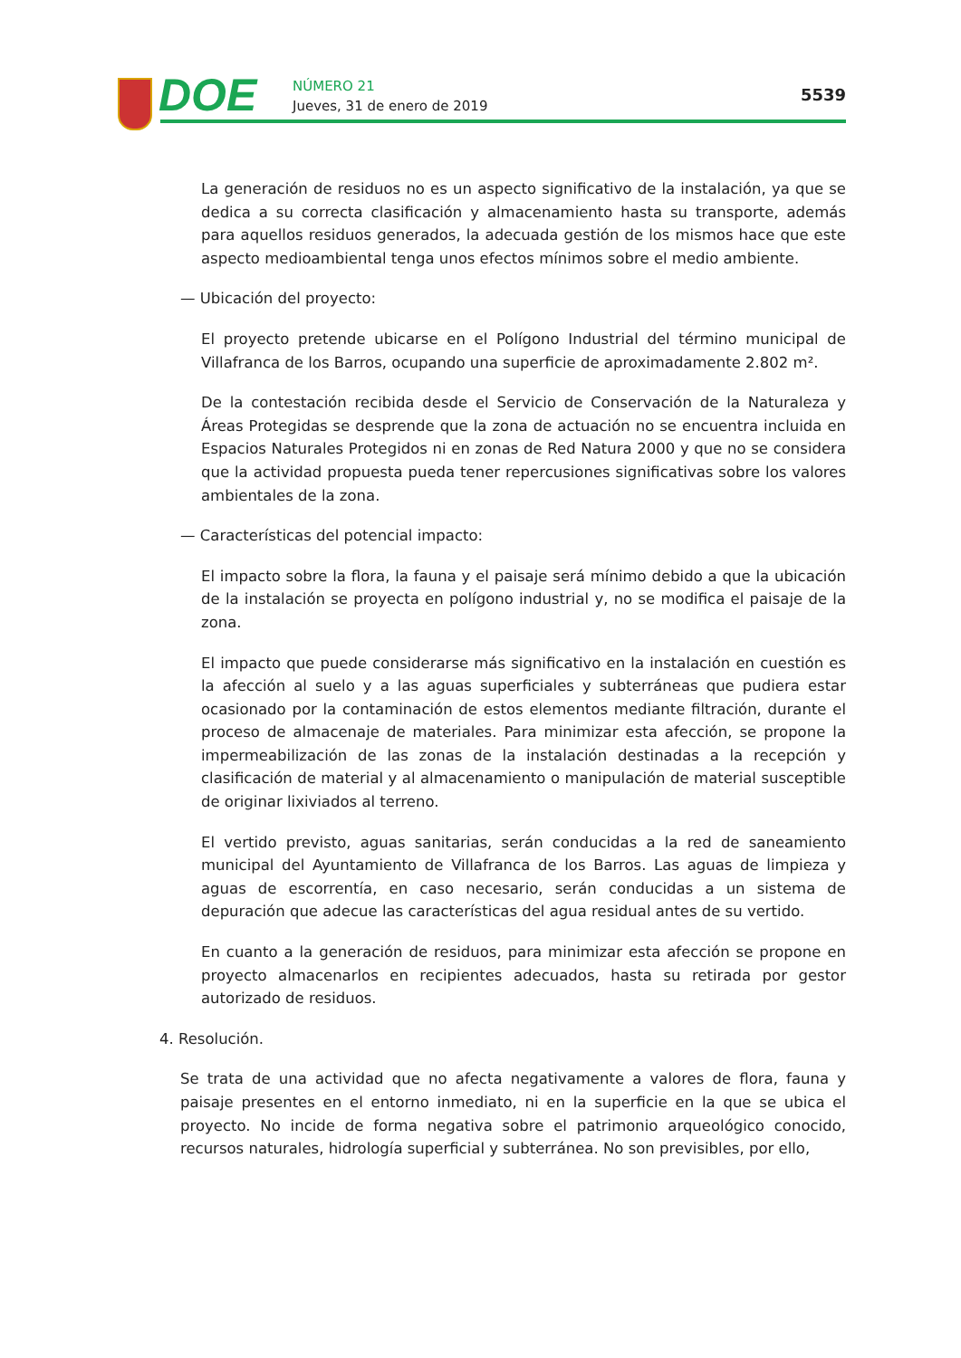DOE NÚMERO 21
Jueves, 31 de enero de 2019
5539
La generación de residuos no es un aspecto significativo de la instalación, ya que se dedica a su correcta clasificación y almacenamiento hasta su transporte, además para aquellos residuos generados, la adecuada gestión de los mismos hace que este aspecto medioambiental tenga unos efectos mínimos sobre el medio ambiente.
— Ubicación del proyecto:
El proyecto pretende ubicarse en el Polígono Industrial del término municipal de Villafranca de los Barros, ocupando una superficie de aproximadamente 2.802 m².
De la contestación recibida desde el Servicio de Conservación de la Naturaleza y Áreas Protegidas se desprende que la zona de actuación no se encuentra incluida en Espacios Naturales Protegidos ni en zonas de Red Natura 2000 y que no se considera que la actividad propuesta pueda tener repercusiones significativas sobre los valores ambientales de la zona.
— Características del potencial impacto:
El impacto sobre la flora, la fauna y el paisaje será mínimo debido a que la ubicación de la instalación se proyecta en polígono industrial y, no se modifica el paisaje de la zona.
El impacto que puede considerarse más significativo en la instalación en cuestión es la afección al suelo y a las aguas superficiales y subterráneas que pudiera estar ocasionado por la contaminación de estos elementos mediante filtración, durante el proceso de almacenaje de materiales. Para minimizar esta afección, se propone la impermeabilización de las zonas de la instalación destinadas a la recepción y clasificación de material y al almacenamiento o manipulación de material susceptible de originar lixiviados al terreno.
El vertido previsto, aguas sanitarias, serán conducidas a la red de saneamiento municipal del Ayuntamiento de Villafranca de los Barros. Las aguas de limpieza y aguas de escorrentía, en caso necesario, serán conducidas a un sistema de depuración que adecue las características del agua residual antes de su vertido.
En cuanto a la generación de residuos, para minimizar esta afección se propone en proyecto almacenarlos en recipientes adecuados, hasta su retirada por gestor autorizado de residuos.
4. Resolución.
Se trata de una actividad que no afecta negativamente a valores de flora, fauna y paisaje presentes en el entorno inmediato, ni en la superficie en la que se ubica el proyecto. No incide de forma negativa sobre el patrimonio arqueológico conocido, recursos naturales, hidrología superficial y subterránea. No son previsibles, por ello,